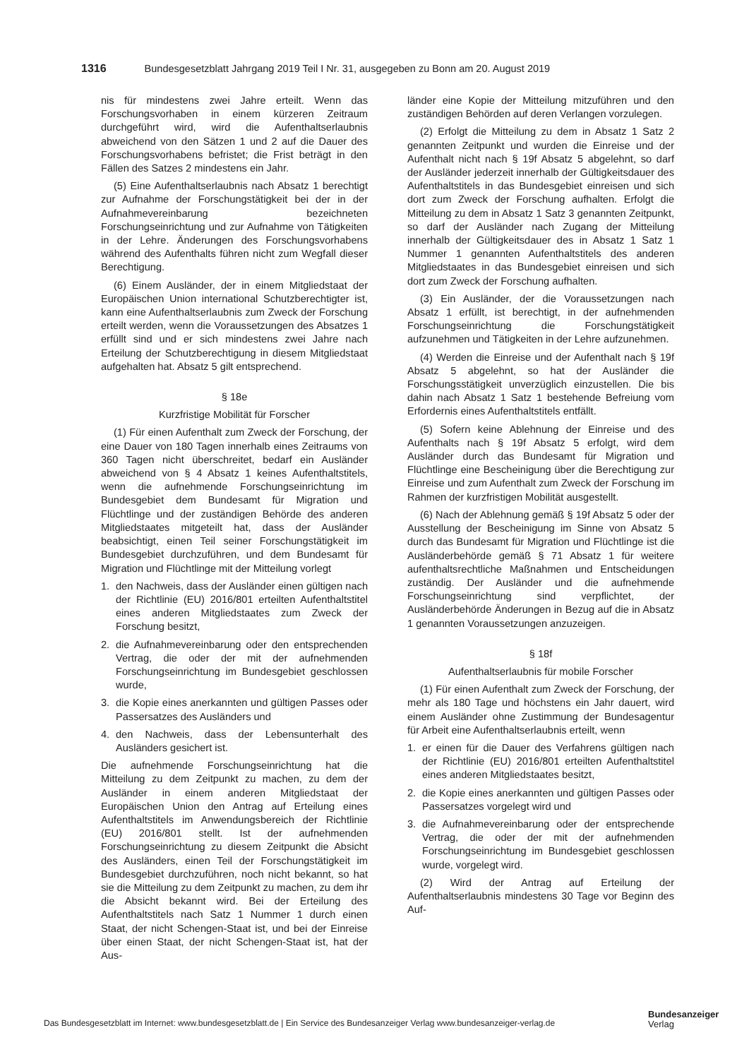1316 Bundesgesetzblatt Jahrgang 2019 Teil I Nr. 31, ausgegeben zu Bonn am 20. August 2019
nis für mindestens zwei Jahre erteilt. Wenn das Forschungsvorhaben in einem kürzeren Zeitraum durchgeführt wird, wird die Aufenthaltserlaubnis abweichend von den Sätzen 1 und 2 auf die Dauer des Forschungsvorhabens befristet; die Frist beträgt in den Fällen des Satzes 2 mindestens ein Jahr.
(5) Eine Aufenthaltserlaubnis nach Absatz 1 berechtigt zur Aufnahme der Forschungstätigkeit bei der in der Aufnahmevereinbarung bezeichneten Forschungseinrichtung und zur Aufnahme von Tätigkeiten in der Lehre. Änderungen des Forschungsvorhabens während des Aufenthalts führen nicht zum Wegfall dieser Berechtigung.
(6) Einem Ausländer, der in einem Mitgliedstaat der Europäischen Union international Schutzberechtigter ist, kann eine Aufenthaltserlaubnis zum Zweck der Forschung erteilt werden, wenn die Voraussetzungen des Absatzes 1 erfüllt sind und er sich mindestens zwei Jahre nach Erteilung der Schutzberechtigung in diesem Mitgliedstaat aufgehalten hat. Absatz 5 gilt entsprechend.
§ 18e
Kurzfristige Mobilität für Forscher
(1) Für einen Aufenthalt zum Zweck der Forschung, der eine Dauer von 180 Tagen innerhalb eines Zeitraums von 360 Tagen nicht überschreitet, bedarf ein Ausländer abweichend von § 4 Absatz 1 keines Aufenthaltstitels, wenn die aufnehmende Forschungseinrichtung im Bundesgebiet dem Bundesamt für Migration und Flüchtlinge und der zuständigen Behörde des anderen Mitgliedstaates mitgeteilt hat, dass der Ausländer beabsichtigt, einen Teil seiner Forschungstätigkeit im Bundesgebiet durchzuführen, und dem Bundesamt für Migration und Flüchtlinge mit der Mitteilung vorlegt
1. den Nachweis, dass der Ausländer einen gültigen nach der Richtlinie (EU) 2016/801 erteilten Aufenthaltstitel eines anderen Mitgliedstaates zum Zweck der Forschung besitzt,
2. die Aufnahmevereinbarung oder den entsprechenden Vertrag, die oder der mit der aufnehmenden Forschungseinrichtung im Bundesgebiet geschlossen wurde,
3. die Kopie eines anerkannten und gültigen Passes oder Passersatzes des Ausländers und
4. den Nachweis, dass der Lebensunterhalt des Ausländers gesichert ist.
Die aufnehmende Forschungseinrichtung hat die Mitteilung zu dem Zeitpunkt zu machen, zu dem der Ausländer in einem anderen Mitgliedstaat der Europäischen Union den Antrag auf Erteilung eines Aufenthaltstitels im Anwendungsbereich der Richtlinie (EU) 2016/801 stellt. Ist der aufnehmenden Forschungseinrichtung zu diesem Zeitpunkt die Absicht des Ausländers, einen Teil der Forschungstätigkeit im Bundesgebiet durchzuführen, noch nicht bekannt, so hat sie die Mitteilung zu dem Zeitpunkt zu machen, zu dem ihr die Absicht bekannt wird. Bei der Erteilung des Aufenthaltstitels nach Satz 1 Nummer 1 durch einen Staat, der nicht Schengen-Staat ist, und bei der Einreise über einen Staat, der nicht Schengen-Staat ist, hat der Aus-
länder eine Kopie der Mitteilung mitzuführen und den zuständigen Behörden auf deren Verlangen vorzulegen.
(2) Erfolgt die Mitteilung zu dem in Absatz 1 Satz 2 genannten Zeitpunkt und wurden die Einreise und der Aufenthalt nicht nach § 19f Absatz 5 abgelehnt, so darf der Ausländer jederzeit innerhalb der Gültigkeitsdauer des Aufenthaltstitels in das Bundesgebiet einreisen und sich dort zum Zweck der Forschung aufhalten. Erfolgt die Mitteilung zu dem in Absatz 1 Satz 3 genannten Zeitpunkt, so darf der Ausländer nach Zugang der Mitteilung innerhalb der Gültigkeitsdauer des in Absatz 1 Satz 1 Nummer 1 genannten Aufenthaltstitels des anderen Mitgliedstaates in das Bundesgebiet einreisen und sich dort zum Zweck der Forschung aufhalten.
(3) Ein Ausländer, der die Voraussetzungen nach Absatz 1 erfüllt, ist berechtigt, in der aufnehmenden Forschungseinrichtung die Forschungstätigkeit aufzunehmen und Tätigkeiten in der Lehre aufzunehmen.
(4) Werden die Einreise und der Aufenthalt nach § 19f Absatz 5 abgelehnt, so hat der Ausländer die Forschungsstätigkeit unverzüglich einzustellen. Die bis dahin nach Absatz 1 Satz 1 bestehende Befreiung vom Erfordernis eines Aufenthaltstitels entfällt.
(5) Sofern keine Ablehnung der Einreise und des Aufenthalts nach § 19f Absatz 5 erfolgt, wird dem Ausländer durch das Bundesamt für Migration und Flüchtlinge eine Bescheinigung über die Berechtigung zur Einreise und zum Aufenthalt zum Zweck der Forschung im Rahmen der kurzfristigen Mobilität ausgestellt.
(6) Nach der Ablehnung gemäß § 19f Absatz 5 oder der Ausstellung der Bescheinigung im Sinne von Absatz 5 durch das Bundesamt für Migration und Flüchtlinge ist die Ausländerbehörde gemäß § 71 Absatz 1 für weitere aufenthaltsrechtliche Maßnahmen und Entscheidungen zuständig. Der Ausländer und die aufnehmende Forschungseinrichtung sind verpflichtet, der Ausländerbehörde Änderungen in Bezug auf die in Absatz 1 genannten Voraussetzungen anzuzeigen.
§ 18f
Aufenthaltserlaubnis für mobile Forscher
(1) Für einen Aufenthalt zum Zweck der Forschung, der mehr als 180 Tage und höchstens ein Jahr dauert, wird einem Ausländer ohne Zustimmung der Bundesagentur für Arbeit eine Aufenthaltserlaubnis erteilt, wenn
1. er einen für die Dauer des Verfahrens gültigen nach der Richtlinie (EU) 2016/801 erteilten Aufenthaltstitel eines anderen Mitgliedstaates besitzt,
2. die Kopie eines anerkannten und gültigen Passes oder Passersatzes vorgelegt wird und
3. die Aufnahmevereinbarung oder der entsprechende Vertrag, die oder der mit der aufnehmenden Forschungseinrichtung im Bundesgebiet geschlossen wurde, vorgelegt wird.
(2) Wird der Antrag auf Erteilung der Aufenthaltserlaubnis mindestens 30 Tage vor Beginn des Auf-
Das Bundesgesetzblatt im Internet: www.bundesgesetzblatt.de | Ein Service des Bundesanzeiger Verlag www.bundesanzeiger-verlag.de
Bundesanzeiger
Verlag